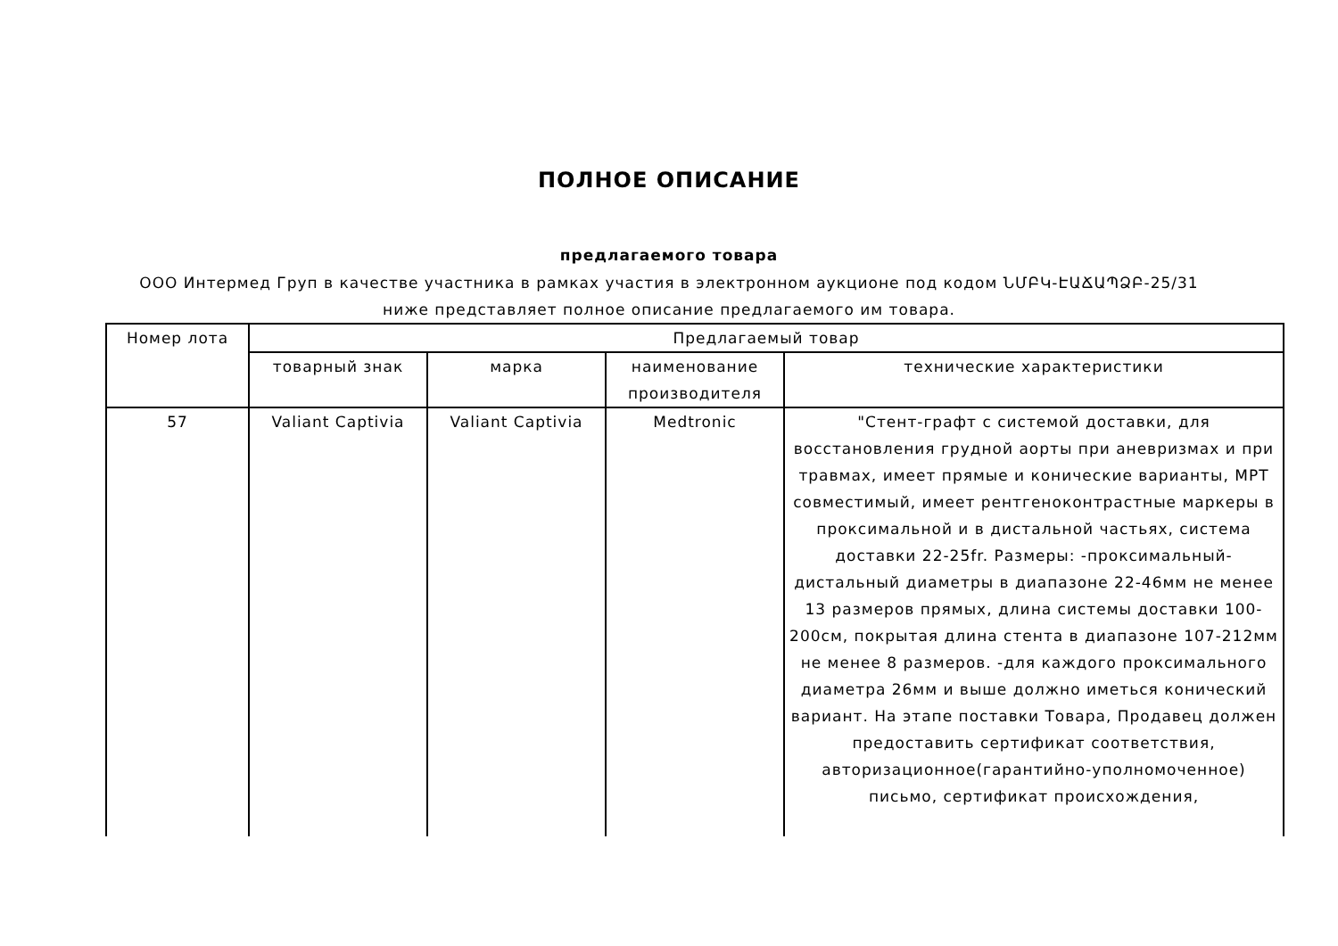ПОЛНОЕ ОПИСАНИЕ
предлагаемого товара
ООО Интермед Груп в качестве участника в рамках участия в электронном аукционе под кодом ՆՄԲԿ-ԷԱՃԱՊՁԲ-25/31 ниже представляет полное описание предлагаемого им товара.
| Номер лота | Предлагаемый товар | | | |
| --- | --- | --- | --- | --- |
| | товарный знак | марка | наименование производителя | технические характеристики |
| 57 | Valiant Captivia | Valiant Captivia | Medtronic | "Стент-графт с системой доставки, для восстановления грудной аорты при аневризмах и при травмах, имеет прямые и конические варианты, МРТ совместимый, имеет рентгеноконтрастные маркеры в проксимальной и в дистальной частьях, система доставки 22-25fr. Размеры: -проксимальный-дистальный диаметры в диапазоне 22-46мм не менее 13 размеров прямых, длина системы доставки 100-200см, покрытая длина стента в диапазоне 107-212мм не менее 8 размеров. -для каждого проксимального диаметра 26мм и выше должно иметься конический вариант. На этапе поставки Товара, Продавец должен предоставить сертификат соответствия, авторизационное(гарантийно-уполномоченное) письмо, сертификат происхождения, |